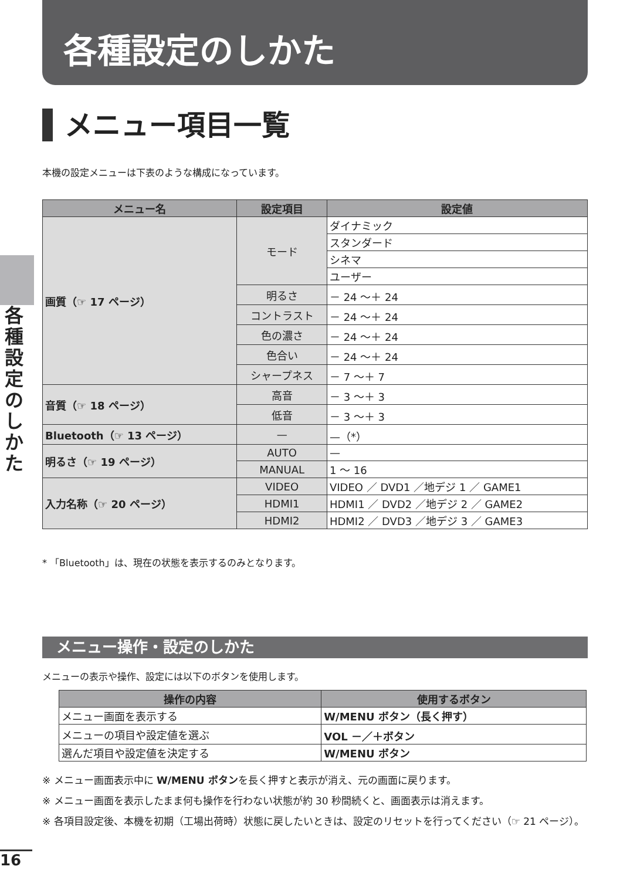各種設定のしかた
メニュー項目一覧
本機の設定メニューは下表のような構成になっています。
各種設定のしかた
| メニュー名 | 設定項目 | 設定値 |
| --- | --- | --- |
| 画質（☞ 17 ページ） | モード | ダイナミック |
| | | スタンダード |
| | | シネマ |
| | | ユーザー |
| | 明るさ | － 24 ～＋ 24 |
| | コントラスト | － 24 ～＋ 24 |
| | 色の濃さ | － 24 ～＋ 24 |
| | 色合い | － 24 ～＋ 24 |
| | シャープネス | － 7 ～＋ 7 |
| 音質（☞ 18 ページ） | 高音 | － 3 ～＋ 3 |
| | 低音 | － 3 ～＋ 3 |
| Bluetooth（☞ 13 ページ） | — | —（*） |
| 明るさ（☞ 19 ページ） | AUTO | — |
| | MANUAL | 1 ～ 16 |
| 入力名称（☞ 20 ページ） | VIDEO | VIDEO ／ DVD1 ／地デジ 1 ／ GAME1 |
| | HDMI1 | HDMI1 ／ DVD2 ／地デジ 2 ／ GAME2 |
| | HDMI2 | HDMI2 ／ DVD3 ／地デジ 3 ／ GAME3 |
* 「Bluetooth」は、現在の状態を表示するのみとなります。
メニュー操作・設定のしかた
メニューの表示や操作、設定には以下のボタンを使用します。
| 操作の内容 | 使用するボタン |
| --- | --- |
| メニュー画面を表示する | W/MENU ボタン（長く押す） |
| メニューの項目や設定値を選ぶ | VOL －／＋ボタン |
| 選んだ項目や設定値を決定する | W/MENU ボタン |
※ メニュー画面表示中に W/MENU ボタンを長く押すと表示が消え、元の画面に戻ります。
※ メニュー画面を表示したまま何も操作を行わない状態が約 30 秒間続くと、画面表示は消えます。
※ 各項目設定後、本機を初期（工場出荷時）状態に戻したいときは、設定のリセットを行ってください（☞ 21 ページ）。
16